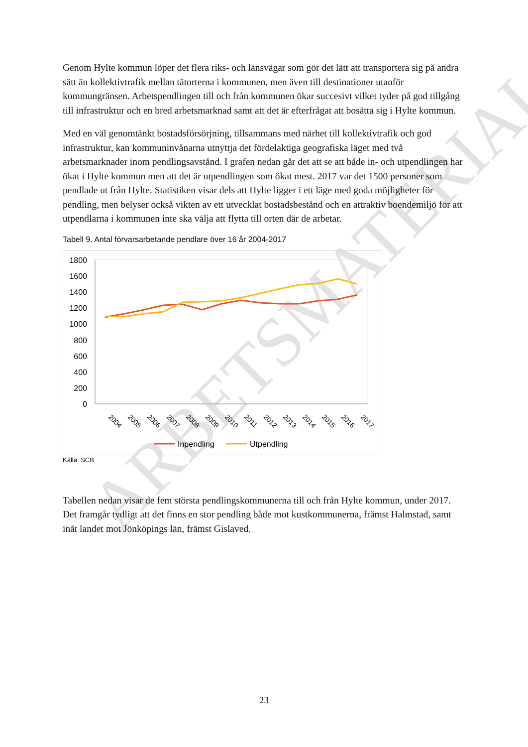ARBETSMATERIAL
Genom Hylte kommun löper det flera riks- och länsvägar som gör det lätt att transportera sig på andra sätt än kollektivtrafik mellan tätorterna i kommunen, men även till destinationer utanför kommungränsen. Arbetspendlingen till och från kommunen ökar succesivt vilket tyder på god tillgång till infrastruktur och en bred arbetsmarknad samt att det är efterfrågat att bosätta sig i Hylte kommun.
Med en väl genomtänkt bostadsförsörjning, tillsammans med närhet till kollektivtrafik och god infrastruktur, kan kommuninvånarna utnyttja det fördelaktiga geografiska läget med två arbetsmarknader inom pendlingsavstånd. I grafen nedan går det att se att både in- och utpendlingen har ökat i Hylte kommun men att det är utpendlingen som ökat mest. 2017 var det 1500 personer som pendlade ut från Hylte. Statistiken visar dels att Hylte ligger i ett läge med goda möjligheter för pendling, men belyser också vikten av ett utvecklat bostadsbestånd och en attraktiv boendemiljö för att utpendlarna i kommunen inte ska välja att flytta till orten där de arbetar.
Tabell 9. Antal förvarsarbetande pendlare över 16 år 2004-2017
1800
1600
1400
1200
1000
800
600
400
200
0
2004
2005
2006
2007
2008
2009
2010
2011
2012
2013
2014
2015
2016
2017
Inpendling
Utpendling
Källa: SCB
Tabellen nedan visar de fem största pendlingskommunerna till och från Hylte kommun, under 2017. Det framgår tydligt att det finns en stor pendling både mot kustkommunerna, främst Halmstad, samt inåt landet mot Jönköpings län, främst Gislaved.
23